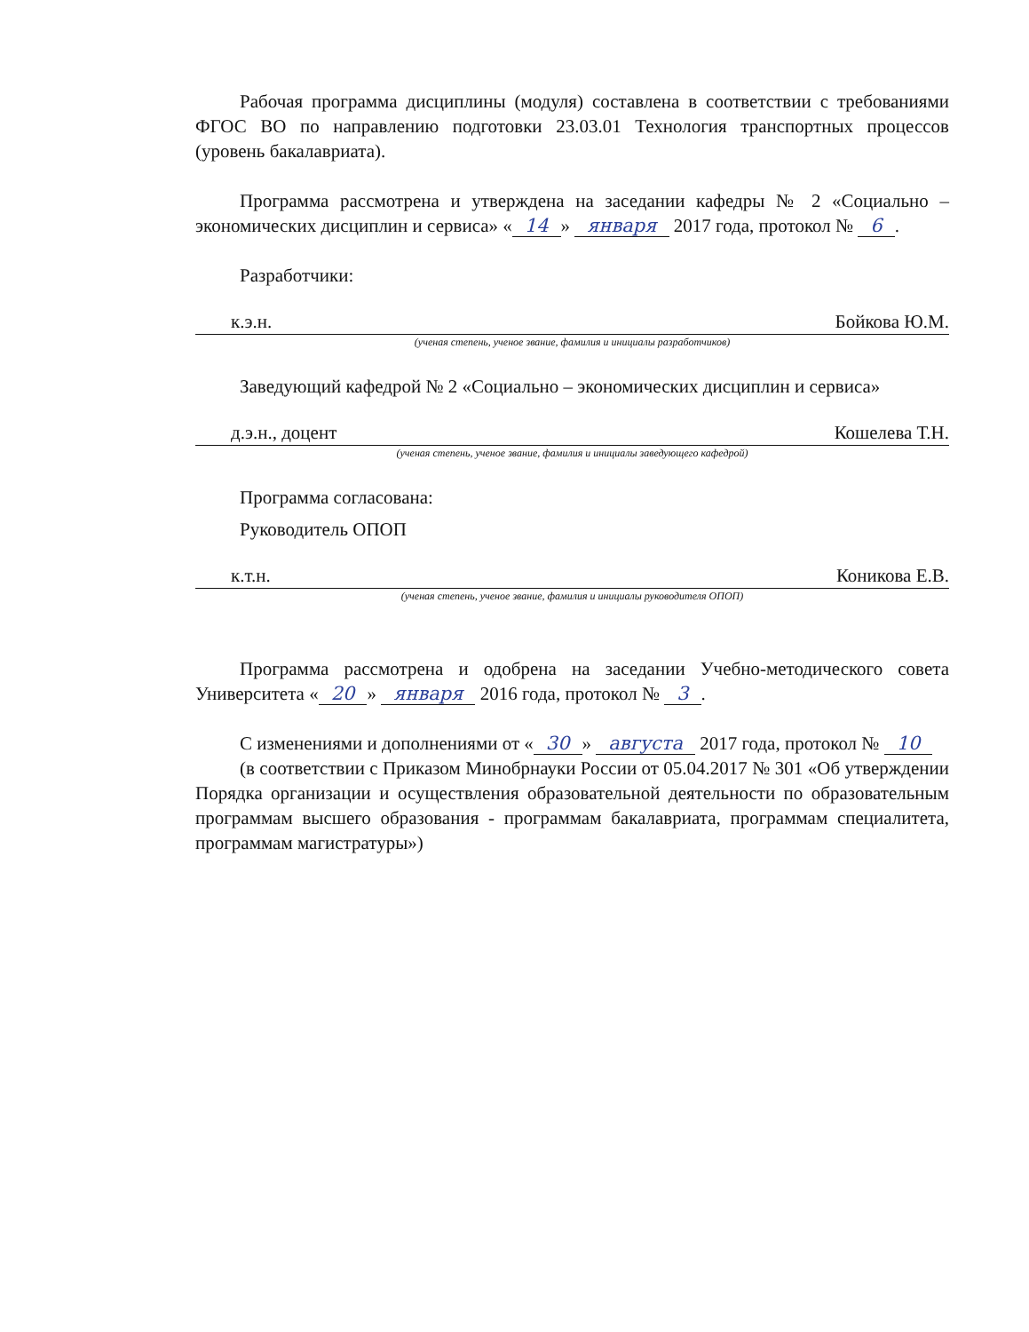Рабочая программа дисциплины (модуля) составлена в соответствии с требованиями ФГОС ВО по направлению подготовки 23.03.01 Технология транспортных процессов (уровень бакалавриата).
Программа рассмотрена и утверждена на заседании кафедры № 2 «Социально – экономических дисциплин и сервиса» « 14 » января 2017 года, протокол № 6.
Разработчики:
к.э.н. Бойкова Ю.М.
(ученая степень, ученое звание, фамилия и инициалы разработчиков)
Заведующий кафедрой № 2 «Социально – экономических дисциплин и сервиса»
д.э.н., доцент Кошелева Т.Н.
(ученая степень, ученое звание, фамилия и инициалы заведующего кафедрой)
Программа согласована:
Руководитель ОПОП
к.т.н. Коникова Е.В.
(ученая степень, ученое звание, фамилия и инициалы руководителя ОПОП)
Программа рассмотрена и одобрена на заседании Учебно-методического совета Университета « 20 » января 2016 года, протокол № 3.
С изменениями и дополнениями от « 30 » августа 2017 года, протокол № 10
(в соответствии с Приказом Минобрнауки России от 05.04.2017 № 301 «Об утверждении Порядка организации и осуществления образовательной деятельности по образовательным программам высшего образования - программам бакалавриата, программам специалитета, программам магистратуры»)